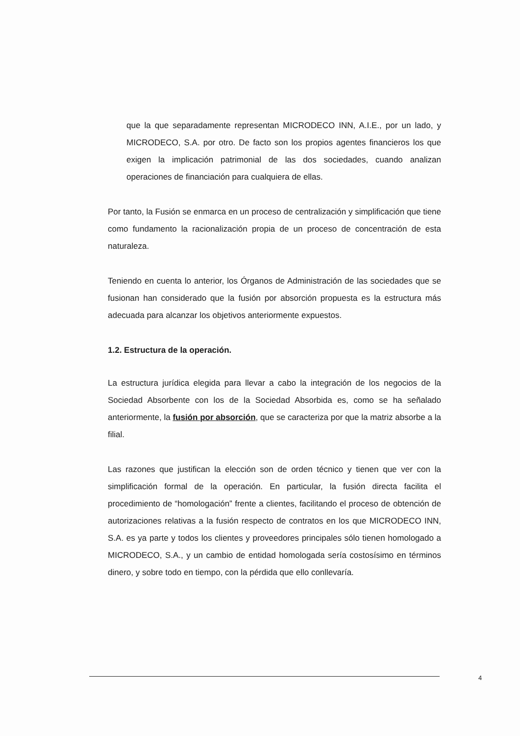que la que separadamente representan MICRODECO INN, A.I.E., por un lado, y MICRODECO, S.A. por otro. De facto son los propios agentes financieros los que exigen la implicación patrimonial de las dos sociedades, cuando analizan operaciones de financiación para cualquiera de ellas.
Por tanto, la Fusión se enmarca en un proceso de centralización y simplificación que tiene como fundamento la racionalización propia de un proceso de concentración de esta naturaleza.
Teniendo en cuenta lo anterior, los Órganos de Administración de las sociedades que se fusionan han considerado que la fusión por absorción propuesta es la estructura más adecuada para alcanzar los objetivos anteriormente expuestos.
1.2. Estructura de la operación.
La estructura jurídica elegida para llevar a cabo la integración de los negocios de la Sociedad Absorbente con los de la Sociedad Absorbida es, como se ha señalado anteriormente, la fusión por absorción, que se caracteriza por que la matriz absorbe a la filial.
Las razones que justifican la elección son de orden técnico y tienen que ver con la simplificación formal de la operación. En particular, la fusión directa facilita el procedimiento de “homologación” frente a clientes, facilitando el proceso de obtención de autorizaciones relativas a la fusión respecto de contratos en los que MICRODECO INN, S.A. es ya parte y todos los clientes y proveedores principales sólo tienen homologado a MICRODECO, S.A., y un cambio de entidad homologada sería costosísimo en términos dinero, y sobre todo en tiempo, con la pérdida que ello conllevaría.
4